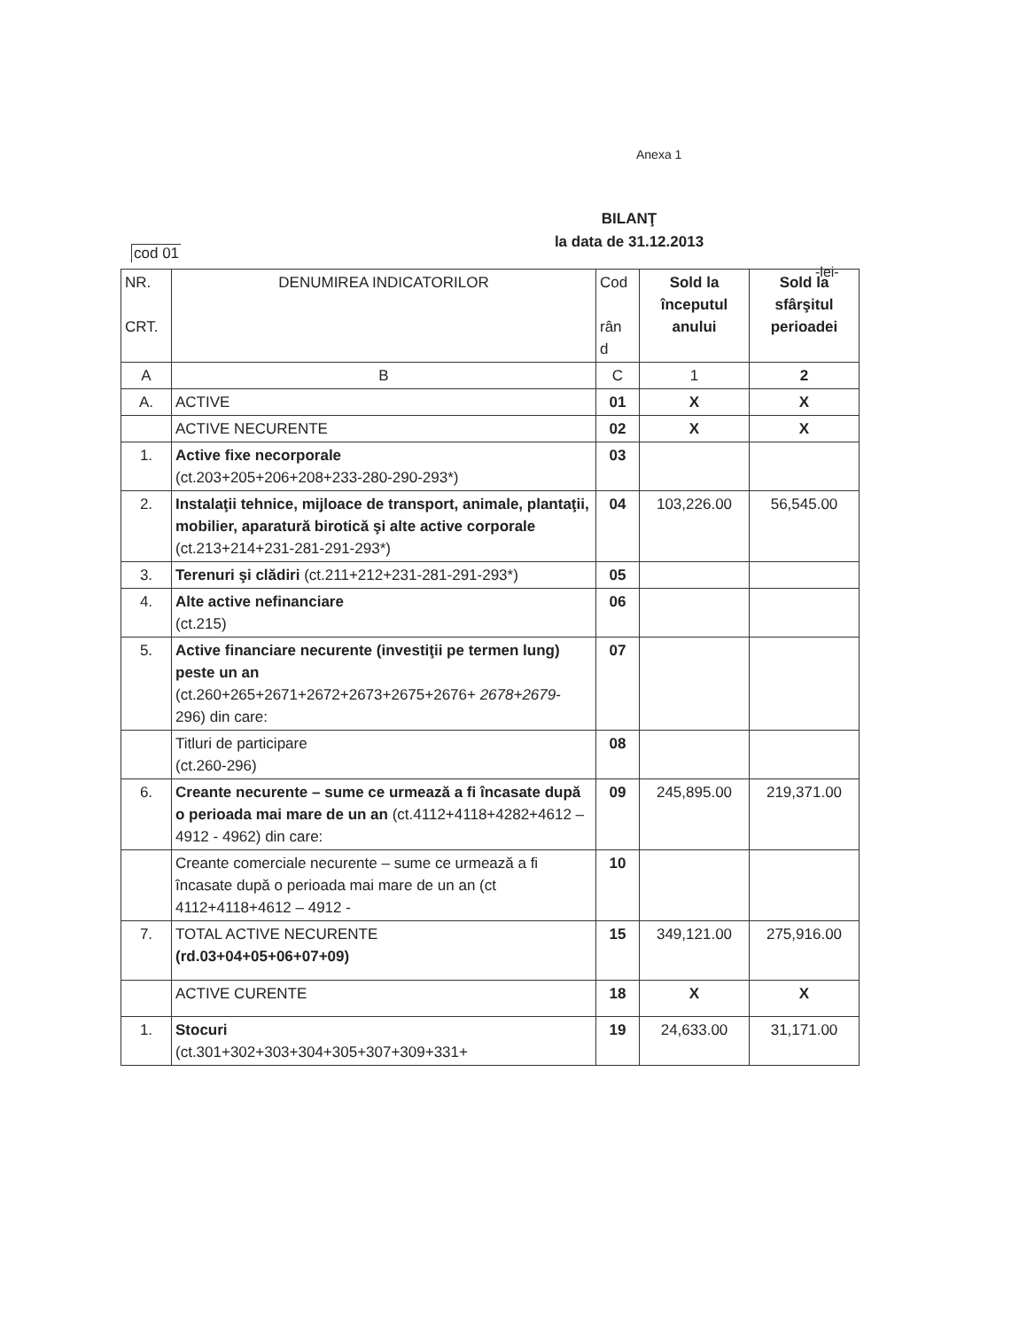Anexa 1
BILANŢ
la data de 31.12.2013
cod 01
-lei-
| NR. CRT. | DENUMIREA INDICATORILOR | Cod rân d | Sold la începutul anului | Sold la sfârşitul perioadei |
| A | B | C | 1 | 2 |
| A. | ACTIVE | 01 | X | X |
| | ACTIVE NECURENTE | 02 | X | X |
| 1. | Active fixe necorporale (ct.203+205+206+208+233-280-290-293*) | 03 | | |
| 2. | Instalaţii tehnice, mijloace de transport, animale, plantaţii, mobilier, aparatură birotică şi alte active corporale (ct.213+214+231-281-291-293*) | 04 | 103,226.00 | 56,545.00 |
| 3. | Terenuri şi clădiri (ct.211+212+231-281-291-293*) | 05 | | |
| 4. | Alte active nefinanciare (ct.215) | 06 | | |
| 5. | Active financiare necurente (investiţii pe termen lung) peste un an (ct.260+265+2671+2672+2673+2675+2676+ 2678+2679 - 296) din care: | 07 | | |
| | Titluri de participare (ct.260-296) | 08 | | |
| 6. | Creante necurente – sume ce urmează a fi încasate după o perioada mai mare de un an (ct.4112+4118+4282+4612 – 4912 - 4962) din care: | 09 | 245,895.00 | 219,371.00 |
| | Creante comerciale necurente – sume ce urmează a fi încasate după o perioada mai mare de un an (ct 4112+4118+4612 – 4912 - | 10 | | |
| 7. | TOTAL ACTIVE NECURENTE (rd.03+04+05+06+07+09) | 15 | 349,121.00 | 275,916.00 |
| | ACTIVE CURENTE | 18 | X | X |
| 1. | Stocuri (ct.301+302+303+304+305+307+309+331+ | 19 | 24,633.00 | 31,171.00 |